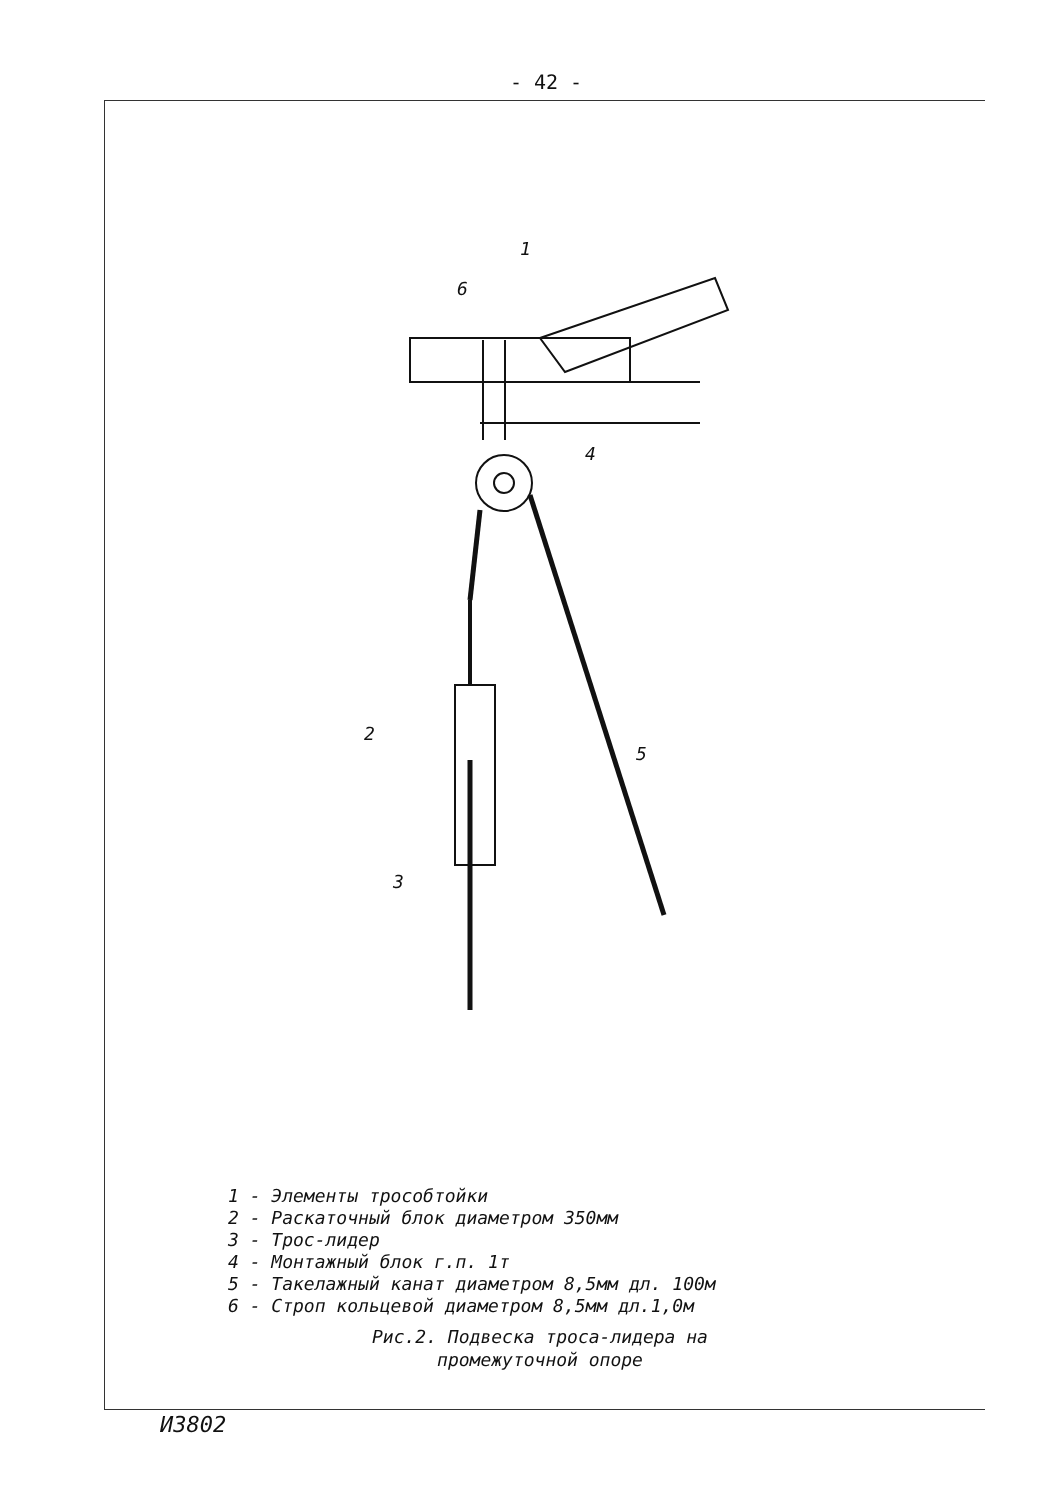- 42 -
1
6
4
2
5
3
1 - Элементы трособтойки
2 - Раскаточный блок диаметром 350мм
3 - Трос-лидер
4 - Монтажный блок г.п. 1т
5 - Такелажный канат диаметром 8,5мм дл. 100м
6 - Строп кольцевой диаметром 8,5мм дл.1,0м
Рис.2. Подвеска троса-лидера на
промежуточной опоре
И3802